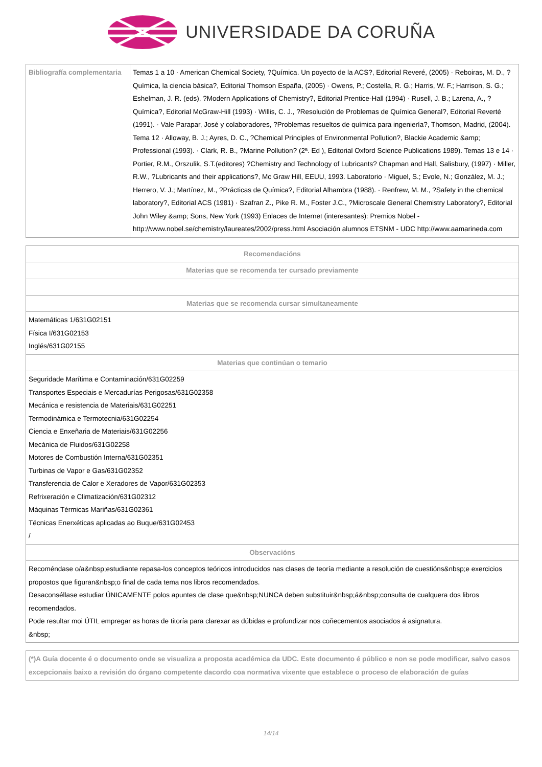UNIVERSIDADE DA CORUÑA
| Bibliografía complementaria | Temas 1 a 10 · American Chemical Society, ?Química. Un poyecto de la ACS?, Editorial Reveré, (2005) · Reboiras, M. D., ?Química, la ciencia básica?, Editorial Thomson España, (2005) · Owens, P.; Costella, R. G.; Harris, W. F.; Harrison, S. G.; Eshelman, J. R. (eds), ?Modern Applications of Chemistry?, Editorial Prentice-Hall (1994) · Rusell, J. B.; Larena, A., ?Química?, Editorial McGraw-Hill (1993) · Willis, C. J., ?Resolución de Problemas de Química General?, Editorial Reverté (1991). · Vale Parapar, José y colaboradores, ?Problemas resueltos de química para ingeniería?, Thomson, Madrid, (2004). Tema 12 · Alloway, B. J.; Ayres, D. C., ?Chemical Principles of Environmental Pollution?, Blackie Academic &amp; Professional (1993). · Clark, R. B., ?Marine Pollution? (2ª. Ed ), Editorial Oxford Science Publications 1989). Temas 13 e 14 · Portier, R.M., Orszulik, S.T.(editores) ?Chemistry and Technology of Lubricants? Chapman and Hall, Salisbury, (1997) · Miller, R.W., ?Lubricants and their applications?, Mc Graw Hill, EEUU, 1993. Laboratorio · Miguel, S.; Evole, N.; González, M. J.; Herrero, V. J.; Martínez, M., ?Prácticas de Química?, Editorial Alhambra (1988). · Renfrew, M. M., ?Safety in the chemical laboratory?, Editorial ACS (1981) · Szafran Z., Pike R. M., Foster J.C., ?Microscale General Chemistry Laboratory?, Editorial John Wiley &amp; Sons, New York (1993) Enlaces de Internet (interesantes): Premios Nobel - http://www.nobel.se/chemistry/laureates/2002/press.html Asociación alumnos ETSNM - UDC http://www.aamarineda.com |
| Recomendacións |
| --- |
| Materias que se recomenda ter cursado previamente |
| Materias que se recomenda cursar simultaneamente |
| Matemáticas 1/631G02151 Física I/631G02153 Inglés/631G02155 |
| Materias que continúan o temario |
| Seguridade Marítima e Contaminación/631G02259 Transportes Especiais e Mercadurías Perigosas/631G02358 Mecánica e resistencia de Materiais/631G02251 Termodinámica e Termotecnia/631G02254 Ciencia e Enxeñaria de Materiais/631G02256 Mecánica de Fluidos/631G02258 Motores de Combustión Interna/631G02351 Turbinas de Vapor e Gas/631G02352 Transferencia de Calor e Xeradores de Vapor/631G02353 Refrixeración e Climatización/631G02312 Máquinas Térmicas Mariñas/631G02361 Técnicas Enerxéticas aplicadas ao Buque/631G02453 / |
| Observacións |
| Recoméndase o/a&nbsp;estudiante repasa-los conceptos teóricos introducidos nas clases de teoría mediante a resolución de cuestións&nbsp;e exercicios propostos que figuran&nbsp;o final de cada tema nos libros recomendados. Desaconséllase estudiar ÚNICAMENTE polos apuntes de clase que&nbsp;NUNCA deben substituir&nbsp;á&nbsp;consulta de cualquera dos libros recomendados. Pode resultar moi ÚTIL empregar as horas de titoría para clarexar as dúbidas e profundizar nos coñecementos asociados á asignatura. &nbsp; |
| (*)A Guía docente é o documento onde se visualiza a proposta académica da UDC. Este documento é público e non se pode modificar, salvo casos excepcionais baixo a revisión do órgano competente dacordo coa normativa vixente que establece o proceso de elaboración de guías |
14/14